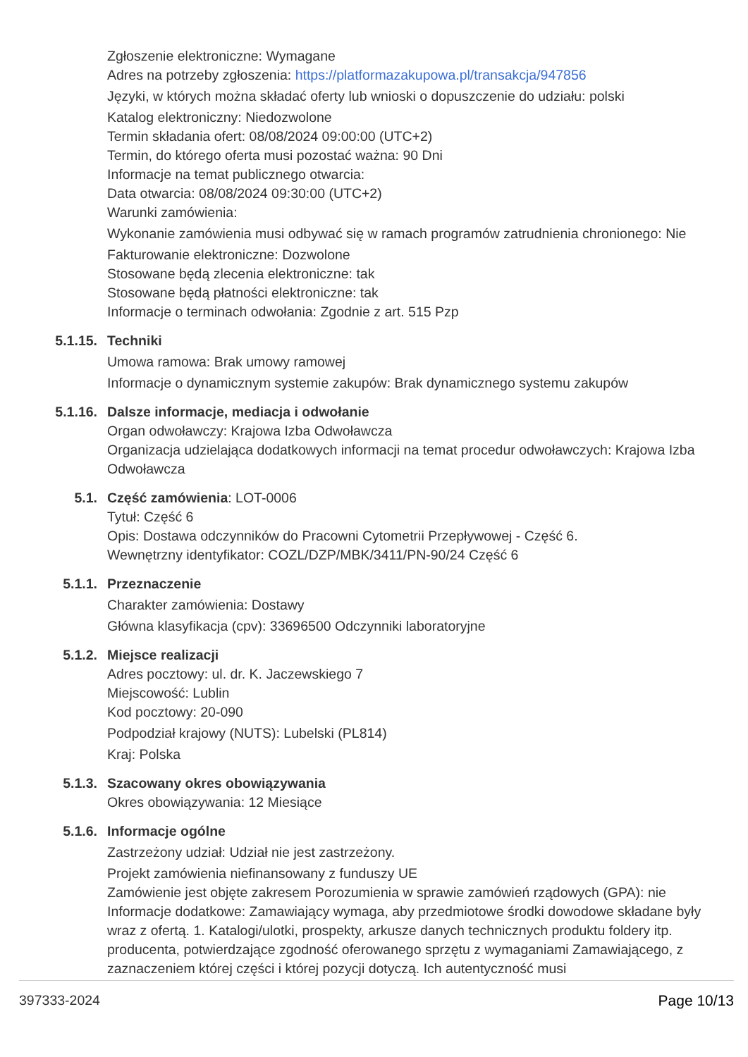Zgłoszenie elektroniczne: Wymagane
Adres na potrzeby zgłoszenia: https://platformazakupowa.pl/transakcja/947856
Języki, w których można składać oferty lub wnioski o dopuszczenie do udziału: polski
Katalog elektroniczny: Niedozwolone
Termin składania ofert: 08/08/2024 09:00:00 (UTC+2)
Termin, do którego oferta musi pozostać ważna: 90 Dni
Informacje na temat publicznego otwarcia:
Data otwarcia: 08/08/2024 09:30:00 (UTC+2)
Warunki zamówienia:
Wykonanie zamówienia musi odbywać się w ramach programów zatrudnienia chronionego: Nie
Fakturowanie elektroniczne: Dozwolone
Stosowane będą zlecenia elektroniczne: tak
Stosowane będą płatności elektroniczne: tak
Informacje o terminach odwołania: Zgodnie z art. 515 Pzp
5.1.15. Techniki
Umowa ramowa: Brak umowy ramowej
Informacje o dynamicznym systemie zakupów: Brak dynamicznego systemu zakupów
5.1.16. Dalsze informacje, mediacja i odwołanie
Organ odwoławczy: Krajowa Izba Odwoławcza
Organizacja udzielająca dodatkowych informacji na temat procedur odwoławczych: Krajowa Izba Odwoławcza
5.1. Część zamówienia: LOT-0006
Tytuł: Część 6
Opis: Dostawa odczynników do Pracowni Cytometrii Przepływowej - Część 6.
Wewnętrzny identyfikator: COZL/DZP/MBK/3411/PN-90/24 Część 6
5.1.1. Przeznaczenie
Charakter zamówienia: Dostawy
Główna klasyfikacja (cpv): 33696500 Odczynniki laboratoryjne
5.1.2. Miejsce realizacji
Adres pocztowy: ul. dr. K. Jaczewskiego 7
Miejscowość: Lublin
Kod pocztowy: 20-090
Podpodział krajowy (NUTS): Lubelski (PL814)
Kraj: Polska
5.1.3. Szacowany okres obowiązywania
Okres obowiązywania: 12 Miesiące
5.1.6. Informacje ogólne
Zastrzeżony udział: Udział nie jest zastrzeżony.
Projekt zamówienia niefinansowany z funduszy UE
Zamówienie jest objęte zakresem Porozumienia w sprawie zamówień rządowych (GPA): nie
Informacje dodatkowe: Zamawiający wymaga, aby przedmiotowe środki dowodowe składane były wraz z ofertą. 1. Katalogi/ulotki, prospekty, arkusze danych technicznych produktu foldery itp. producenta, potwierdzające zgodność oferowanego sprzętu z wymaganiami Zamawiającego, z zaznaczeniem której części i której pozycji dotyczą. Ich autentyczność musi
397333-2024 Page 10/13